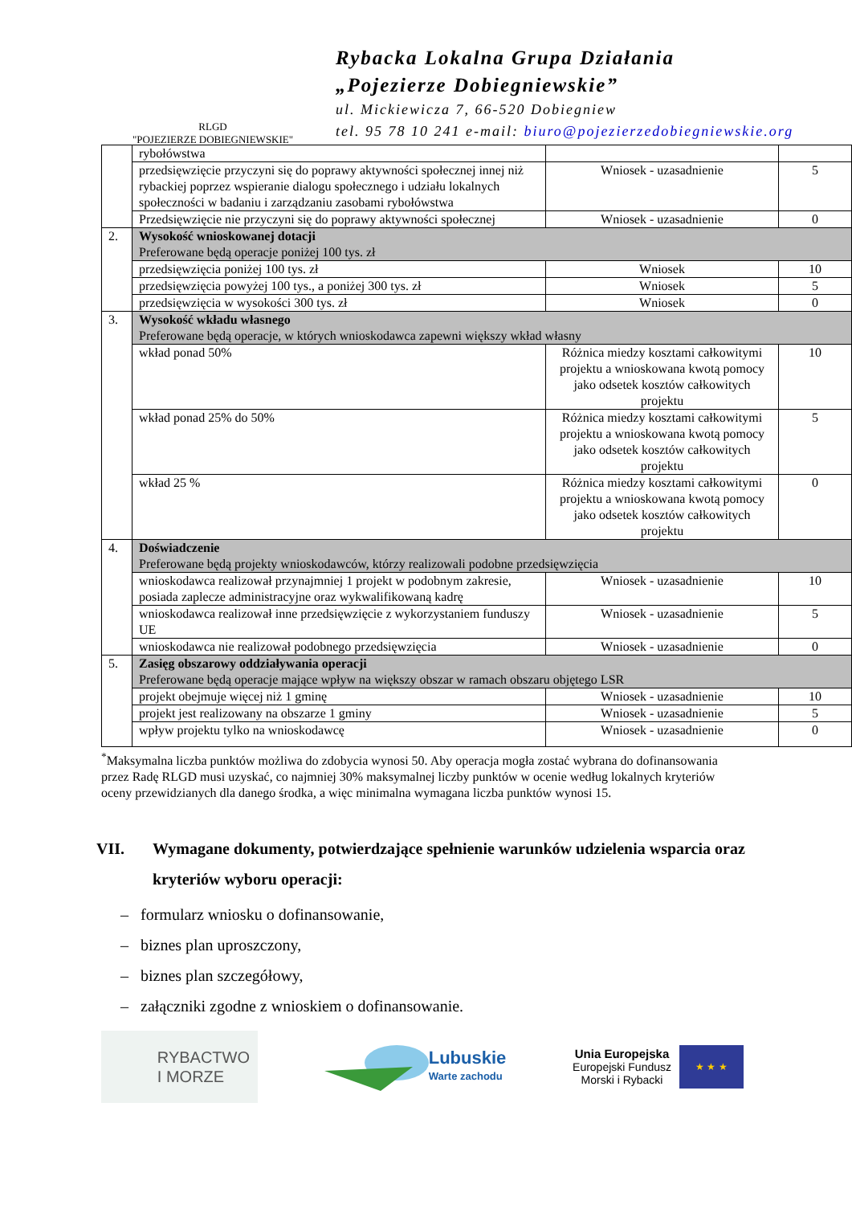RLGD
"POJEZIERZE DOBIEGNIEWSKIE"
Rybacka Lokalna Grupa Działania
„Pojezierze Dobiegniewskie”
ul. Mickiewicza 7, 66-520 Dobiegniew
tel. 95 78 10 241 e-mail: biuro@pojezierzedobiegniewskie.org
| | rybołówstwa | | |
| | przedsięwzięcie przyczyni się do poprawy aktywności społecznej innej niż rybackiej poprzez wspieranie dialogu społecznego i udziału lokalnych społeczności w badaniu i zarządzaniu zasobami rybołówstwa | Wniosek - uzasadnienie | 5 |
| | Przedsięwzięcie nie przyczyni się do poprawy aktywności społecznej | Wniosek - uzasadnienie | 0 |
| 2. | Wysokość wnioskowanej dotacji Preferowane będą operacje poniżej 100 tys. zł | | |
| | przedsięwzięcia poniżej 100 tys. zł | Wniosek | 10 |
| | przedsięwzięcia powyżej 100 tys., a poniżej 300 tys. zł | Wniosek | 5 |
| | przedsięwzięcia w wysokości 300 tys. zł | Wniosek | 0 |
| 3. | Wysokość wkładu własnego Preferowane będą operacje, w których wnioskodawca zapewni większy wkład własny | | |
| | wkład ponad 50% | Różnica miedzy kosztami całkowitymi projektu a wnioskowana kwotą pomocy jako odsetek kosztów całkowitych projektu | 10 |
| | wkład ponad 25% do 50% | Różnica miedzy kosztami całkowitymi projektu a wnioskowana kwotą pomocy jako odsetek kosztów całkowitych projektu | 5 |
| | wkład 25 % | Różnica miedzy kosztami całkowitymi projektu a wnioskowana kwotą pomocy jako odsetek kosztów całkowitych projektu | 0 |
| 4. | Doświadczenie Preferowane będą projekty wnioskodawców, którzy realizowali podobne przedsięwzięcia | | |
| | wnioskodawca realizował przynajmniej 1 projekt w podobnym zakresie, posiada zaplecze administracyjne oraz wykwalifikowaną kadrę | Wniosek - uzasadnienie | 10 |
| | wnioskodawca realizował inne przedsięwzięcie z wykorzystaniem funduszy UE | Wniosek - uzasadnienie | 5 |
| | wnioskodawca nie realizował podobnego przedsięwzięcia | Wniosek - uzasadnienie | 0 |
| 5. | Zasięg obszarowy oddziaływania operacji Preferowane będą operacje mające wpływ na większy obszar w ramach obszaru objętego LSR | | |
| | projekt obejmuje więcej niż 1 gminę | Wniosek - uzasadnienie | 10 |
| | projekt jest realizowany na obszarze 1 gminy | Wniosek - uzasadnienie | 5 |
| | wpływ projektu tylko na wnioskodawcę | Wniosek - uzasadnienie | 0 |
<sup>*</sup> Maksymalna liczba punktów możliwa do zdobycia wynosi 50. Aby operacja mogła zostać wybrana do dofinansowania przez Radę RLGD musi uzyskać, co najmniej 30% maksymalnej liczby punktów w ocenie według lokalnych kryteriów oceny przewidzianych dla danego środka, a więc minimalna wymagana liczba punktów wynosi 15.
VII. Wymagane dokumenty, potwierdzające spełnienie warunków udzielenia wsparcia oraz kryteriów wyboru operacji:
– formularz wniosku o dofinansowanie,
– biznes plan uproszczony,
– biznes plan szczegółowy,
– załączniki zgodne z wnioskiem o dofinansowanie.
RYBACTWO
I MORZE
Lubuskie
Warte zachodu
Unia Europejska
Europejski Fundusz
Morski i Rybacki
★ ★ ★